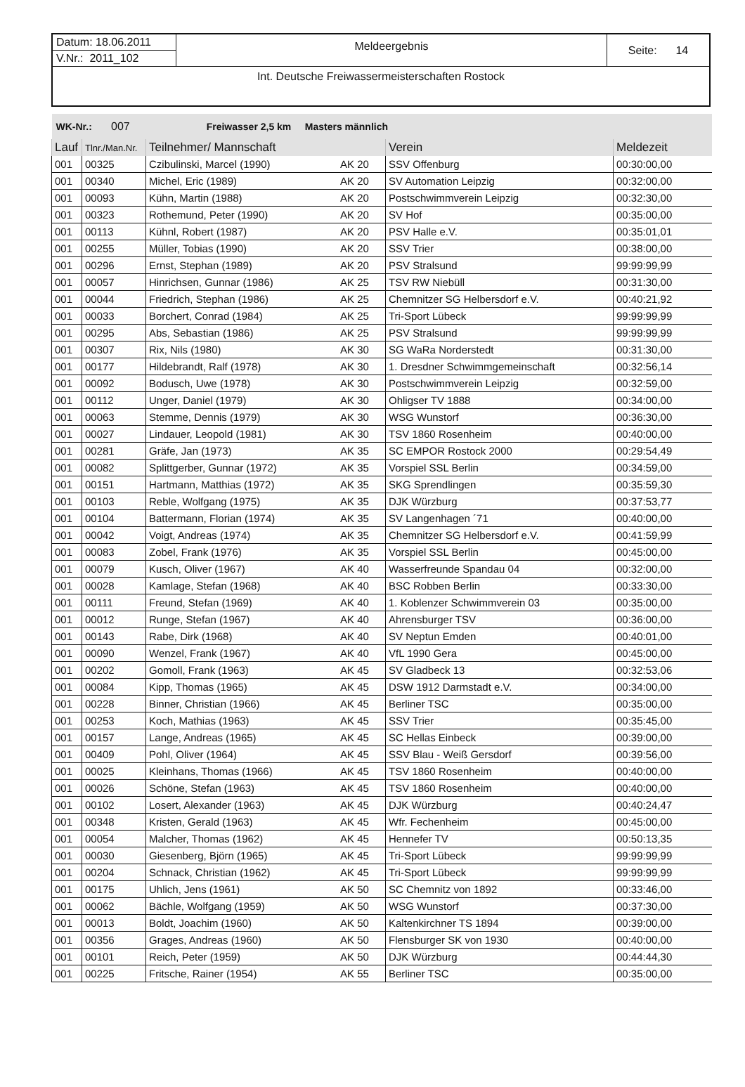| Datum: 18.06.2011 | Meldeergebnis | Seite: 14 |
| V.Nr.: 2011_102 | | |
| Int. Deutsche Freiwassermeisterschaften Rostock | | |
| WK-Nr.: 007 Freiwasser 2,5 km Masters männlich | | | | | |
| Lauf | Tlnr./Man.Nr. | Teilnehmer/ Mannschaft | | Verein | Meldezeit |
| 001 | 00325 | Czibulinski, Marcel (1990) | AK 20 | SSV Offenburg | 00:30:00,00 |
| 001 | 00340 | Michel, Eric (1989) | AK 20 | SV Automation Leipzig | 00:32:00,00 |
| 001 | 00093 | Kühn, Martin (1988) | AK 20 | Postschwimmverein Leipzig | 00:32:30,00 |
| 001 | 00323 | Rothemund, Peter (1990) | AK 20 | SV Hof | 00:35:00,00 |
| 001 | 00113 | Kühnl, Robert (1987) | AK 20 | PSV Halle e.V. | 00:35:01,01 |
| 001 | 00255 | Müller, Tobias (1990) | AK 20 | SSV Trier | 00:38:00,00 |
| 001 | 00296 | Ernst, Stephan (1989) | AK 20 | PSV Stralsund | 99:99:99,99 |
| 001 | 00057 | Hinrichsen, Gunnar (1986) | AK 25 | TSV RW Niebüll | 00:31:30,00 |
| 001 | 00044 | Friedrich, Stephan (1986) | AK 25 | Chemnitzer SG Helbersdorf e.V. | 00:40:21,92 |
| 001 | 00033 | Borchert, Conrad (1984) | AK 25 | Tri-Sport Lübeck | 99:99:99,99 |
| 001 | 00295 | Abs, Sebastian (1986) | AK 25 | PSV Stralsund | 99:99:99,99 |
| 001 | 00307 | Rix, Nils (1980) | AK 30 | SG WaRa Norderstedt | 00:31:30,00 |
| 001 | 00177 | Hildebrandt, Ralf (1978) | AK 30 | 1. Dresdner Schwimmgemeinschaft | 00:32:56,14 |
| 001 | 00092 | Bodusch, Uwe (1978) | AK 30 | Postschwimmverein Leipzig | 00:32:59,00 |
| 001 | 00112 | Unger, Daniel (1979) | AK 30 | Ohligser TV 1888 | 00:34:00,00 |
| 001 | 00063 | Stemme, Dennis (1979) | AK 30 | WSG Wunstorf | 00:36:30,00 |
| 001 | 00027 | Lindauer, Leopold (1981) | AK 30 | TSV 1860 Rosenheim | 00:40:00,00 |
| 001 | 00281 | Gräfe, Jan (1973) | AK 35 | SC EMPOR Rostock 2000 | 00:29:54,49 |
| 001 | 00082 | Splittgerber, Gunnar (1972) | AK 35 | Vorspiel SSL Berlin | 00:34:59,00 |
| 001 | 00151 | Hartmann, Matthias (1972) | AK 35 | SKG Sprendlingen | 00:35:59,30 |
| 001 | 00103 | Reble, Wolfgang (1975) | AK 35 | DJK Würzburg | 00:37:53,77 |
| 001 | 00104 | Battermann, Florian (1974) | AK 35 | SV Langenhagen ´71 | 00:40:00,00 |
| 001 | 00042 | Voigt, Andreas (1974) | AK 35 | Chemnitzer SG Helbersdorf e.V. | 00:41:59,99 |
| 001 | 00083 | Zobel, Frank (1976) | AK 35 | Vorspiel SSL Berlin | 00:45:00,00 |
| 001 | 00079 | Kusch, Oliver (1967) | AK 40 | Wasserfreunde Spandau 04 | 00:32:00,00 |
| 001 | 00028 | Kamlage, Stefan (1968) | AK 40 | BSC Robben Berlin | 00:33:30,00 |
| 001 | 00111 | Freund, Stefan (1969) | AK 40 | 1. Koblenzer Schwimmverein 03 | 00:35:00,00 |
| 001 | 00012 | Runge, Stefan (1967) | AK 40 | Ahrensburger TSV | 00:36:00,00 |
| 001 | 00143 | Rabe, Dirk (1968) | AK 40 | SV Neptun Emden | 00:40:01,00 |
| 001 | 00090 | Wenzel, Frank (1967) | AK 40 | VfL 1990 Gera | 00:45:00,00 |
| 001 | 00202 | Gomoll, Frank (1963) | AK 45 | SV Gladbeck 13 | 00:32:53,06 |
| 001 | 00084 | Kipp, Thomas (1965) | AK 45 | DSW 1912 Darmstadt e.V. | 00:34:00,00 |
| 001 | 00228 | Binner, Christian (1966) | AK 45 | Berliner TSC | 00:35:00,00 |
| 001 | 00253 | Koch, Mathias (1963) | AK 45 | SSV Trier | 00:35:45,00 |
| 001 | 00157 | Lange, Andreas (1965) | AK 45 | SC Hellas Einbeck | 00:39:00,00 |
| 001 | 00409 | Pohl, Oliver (1964) | AK 45 | SSV Blau - Weiß Gersdorf | 00:39:56,00 |
| 001 | 00025 | Kleinhans, Thomas (1966) | AK 45 | TSV 1860 Rosenheim | 00:40:00,00 |
| 001 | 00026 | Schöne, Stefan (1963) | AK 45 | TSV 1860 Rosenheim | 00:40:00,00 |
| 001 | 00102 | Losert, Alexander (1963) | AK 45 | DJK Würzburg | 00:40:24,47 |
| 001 | 00348 | Kristen, Gerald (1963) | AK 45 | Wfr. Fechenheim | 00:45:00,00 |
| 001 | 00054 | Malcher, Thomas (1962) | AK 45 | Hennefer TV | 00:50:13,35 |
| 001 | 00030 | Giesenberg, Björn (1965) | AK 45 | Tri-Sport Lübeck | 99:99:99,99 |
| 001 | 00204 | Schnack, Christian (1962) | AK 45 | Tri-Sport Lübeck | 99:99:99,99 |
| 001 | 00175 | Uhlich, Jens (1961) | AK 50 | SC Chemnitz von 1892 | 00:33:46,00 |
| 001 | 00062 | Bächle, Wolfgang (1959) | AK 50 | WSG Wunstorf | 00:37:30,00 |
| 001 | 00013 | Boldt, Joachim (1960) | AK 50 | Kaltenkirchner TS 1894 | 00:39:00,00 |
| 001 | 00356 | Grages, Andreas (1960) | AK 50 | Flensburger SK von 1930 | 00:40:00,00 |
| 001 | 00101 | Reich, Peter (1959) | AK 50 | DJK Würzburg | 00:44:44,30 |
| 001 | 00225 | Fritsche, Rainer (1954) | AK 55 | Berliner TSC | 00:35:00,00 |